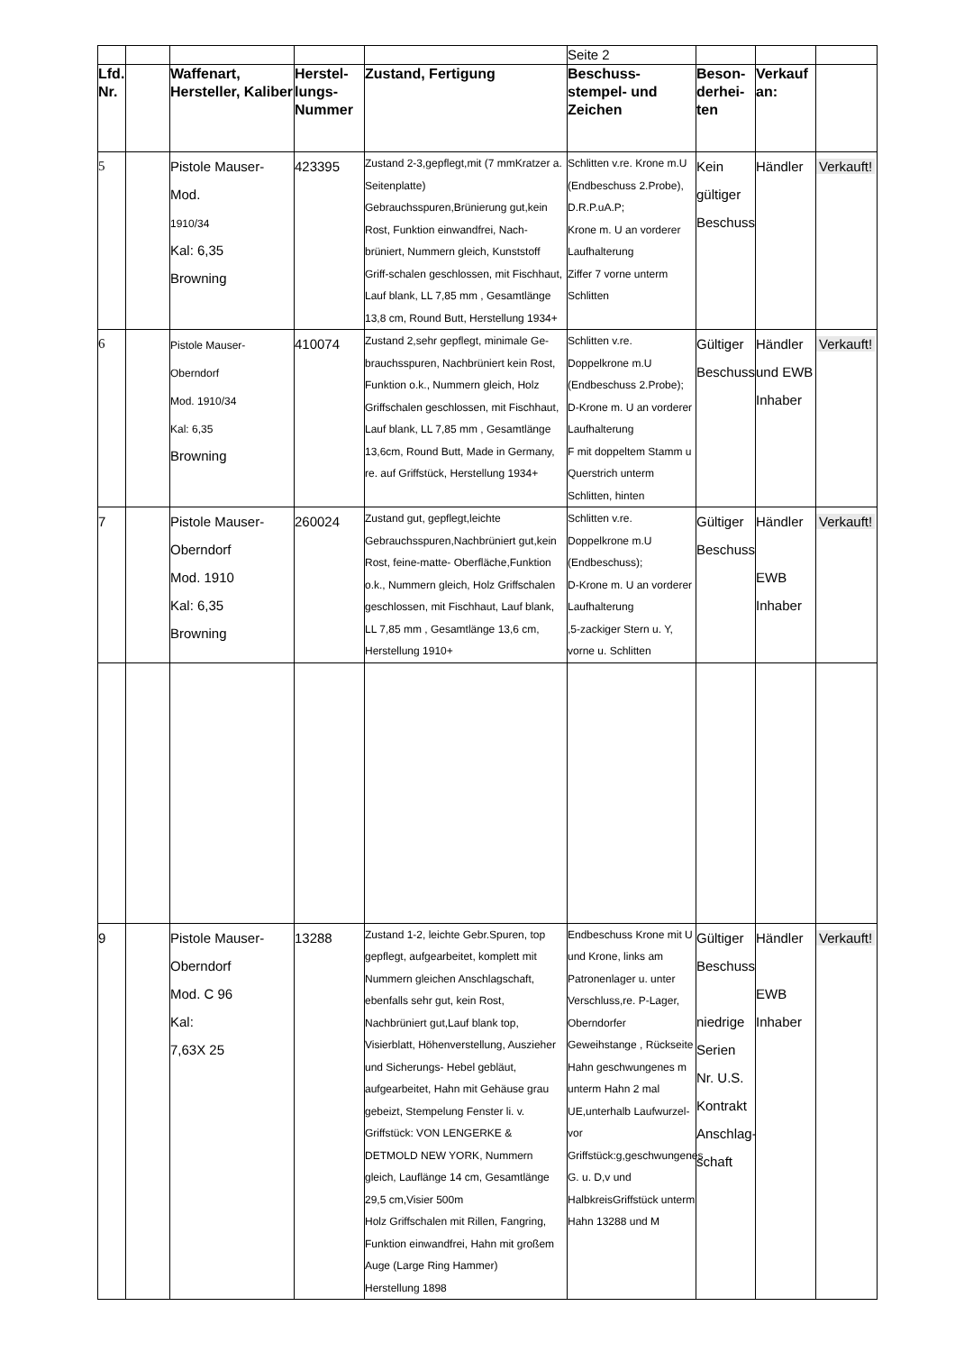| | | | | | Seite 2 | | | |
| Lfd. Nr. | | Waffenart, Hersteller, Kaliber | Herstel-lungs-Nummer | Zustand, Fertigung | Beschuss-stempel- und Zeichen | Beson-derhei-ten | Verkauf an: | |
| 5 | | Pistole Mauser- Mod. 1910/34 Kal: 6,35 Browning | 423395 | Zustand 2-3,gepflegt,mit (7 mmKratzer a. Seitenplatte) Gebrauchsspuren,Brünierung gut,kein Rost, Funktion einwandfrei, Nach-brüniert, Nummern gleich, Kunststoff Griff-schalen geschlossen, mit Fischhaut, Lauf blank, LL 7,85 mm , Gesamtlänge 13,8 cm, Round Butt, Herstellung 1934+ | Schlitten v.re. Krone m.U (Endbeschuss 2.Probe), D.R.P.uA.P; Krone m. U an vorderer Laufhalterung Ziffer 7 vorne unterm Schlitten | Kein gültiger Beschuss | Händler | Verkauft! |
| 6 | | Pistole Mauser- Oberndorf Mod. 1910/34 Kal: 6,35 Browning | 410074 | Zustand 2,sehr gepflegt, minimale Ge-brauchsspuren, Nachbrüniert kein Rost, Funktion o.k., Nummern gleich, Holz Griffschalen geschlossen, mit Fischhaut, Lauf blank, LL 7,85 mm , Gesamtlänge 13,6cm, Round Butt, Made in Germany, re. auf Griffstück, Herstellung 1934+ | Schlitten v.re. Doppelkrone m.U (Endbeschuss 2.Probe); D-Krone m. U an vorderer Laufhalterung F mit doppeltem Stamm u Querstrich unterm Schlitten, hinten | Gültiger Beschuss | Händler und EWB Inhaber | Verkauft! |
| 7 | | Pistole Mauser- Oberndorf Mod. 1910 Kal: 6,35 Browning | 260024 | Zustand gut, gepflegt,leichte Gebrauchsspuren,Nachbrüniert gut,kein Rost, feine-matte- Oberfläche,Funktion o.k., Nummern gleich, Holz Griffschalen geschlossen, mit Fischhaut, Lauf blank, LL 7,85 mm , Gesamtlänge 13,6 cm, Herstellung 1910+ | Schlitten v.re. Doppelkrone m.U (Endbeschuss); D-Krone m. U an vorderer Laufhalterung ,5-zackiger Stern u. Y, vorne u. Schlitten | Gültiger Beschuss | Händler EWB Inhaber | Verkauft! |
| 9 | | Pistole Mauser- Oberndorf Mod. C 96 Kal: 7,63X 25 | 13288 | Zustand 1-2, leichte Gebr.Spuren, top gepflegt, aufgearbeitet, komplett mit Nummern gleichen Anschlagschaft, ebenfalls sehr gut, kein Rost, Nachbrüniert gut,Lauf blank top, Visierblatt, Höhenverstellung, Auszieher und Sicherungs- Hebel gebläut, aufgearbeitet, Hahn mit Gehäuse grau gebeizt, Stempelung Fenster li. v. Griffstück: VON LENGERKE & DETMOLD NEW YORK, Nummern gleich, Lauflänge 14 cm, Gesamtlänge 29,5 cm,Visier 500m Holz Griffschalen mit Rillen, Fangring, Funktion einwandfrei, Hahn mit großem Auge (Large Ring Hammer) Herstellung 1898 | Endbeschuss Krone mit U und Krone, links am Patronenlager u. unter Verschluss,re. P-Lager, Oberndorfer Geweihstange , Rückseite Hahn geschwungenes m unterm Hahn 2 mal UE,unterhalb Laufwurzel-vor Griffstück:g,geschwungenes G. u. D,v und HalbkreisGriffstück unterm Hahn 13288 und M | Gültiger Beschuss niedrige Serien Nr. U.S. Kontrakt Anschlag-schaft | Händler EWB Inhaber | Verkauft! |